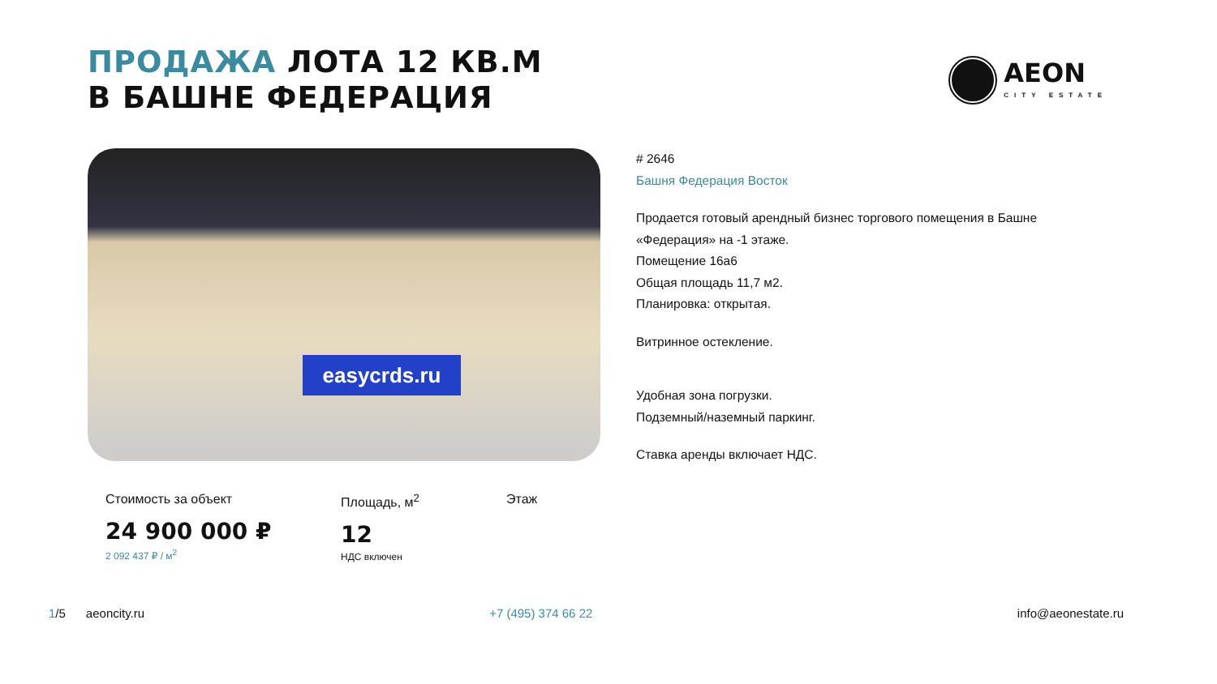ПРОДАЖА ЛОТА 12 КВ.М
В БАШНЕ ФЕДЕРАЦИЯ
AEON
CITY ESTATE
easycrds.ru
# 2646
Башня Федерация Восток
Продается готовый арендный бизнес торгового помещения в Башне
«Федерация» на -1 этаже.
Помещение 16а6
Общая площадь 11,7 м2.
Планировка: открытая.
Витринное остекление.
Удобная зона погрузки.
Подземный/наземный паркинг.
Ставка аренды включает НДС.
Стоимость за объект
24 900 000 ₽
2 092 437 ₽ / м<sup>2</sup>
Площадь, м<sup>2</sup>
12
НДС включен
Этаж
1/5 aeoncity.ru +7 (495) 374 66 22 info@aeonestate.ru